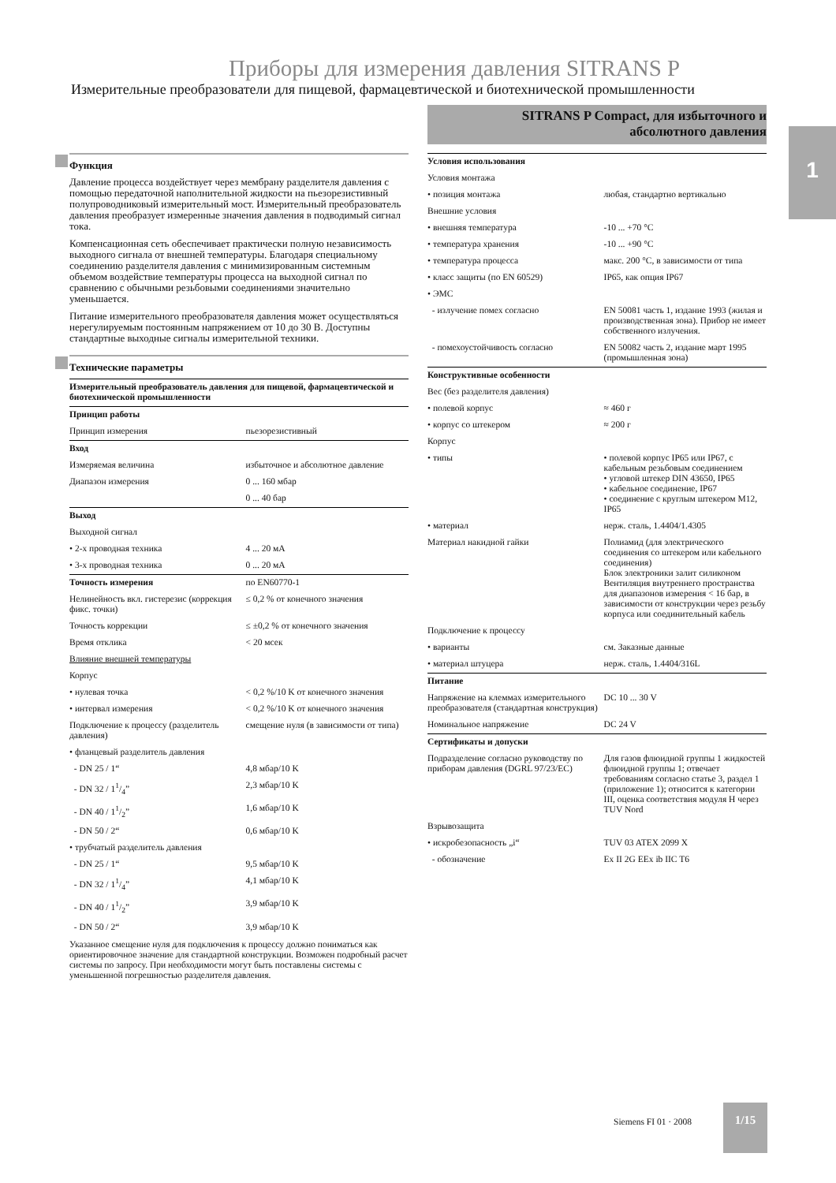Приборы для измерения давления SITRANS P
Измерительные преобразователи для пищевой, фармацевтической и биотехнической промышленности
SITRANS P Compact, для избыточного и
абсолютного давления
1
Функция
Давление процесса воздействует через мембрану разделителя давления с помощью передаточной наполнительной жидкости на пьезорезистивный полупроводниковый измерительный мост. Измерительный преобразователь давления преобразует измеренные значения давления в подводимый сигнал тока.
Компенсационная сеть обеспечивает практически полную независимость выходного сигнала от внешней температуры. Благодаря специальному соединению разделителя давления с минимизированным системным объемом воздействие температуры процесса на выходной сигнал по сравнению с обычными резьбовыми соединениями значительно уменьшается.
Питание измерительного преобразователя давления может осуществляться нерегулируемым постоянным напряжением от 10 до 30 В. Доступны стандартные выходные сигналы измерительной техники.
Технические параметры
| Измерительный преобразователь давления для пищевой, фармацевтической и биотехнической промышленности | |
| Принцип работы | |
| Принцип измерения | пьезорезистивный |
| Вход | |
| Измеряемая величина | избыточное и абсолютное давление |
| Диапазон измерения | 0 ... 160 мбар |
| | 0 ... 40 бар |
| Выход | |
| Выходной сигнал | |
| • 2-х проводная техника | 4 ... 20 мА |
| • 3-х проводная техника | 0 ... 20 мА |
| Точность измерения | по EN60770-1 |
| Нелинейность вкл. гистерезис (коррекция фикс. точки) | ≤ 0,2 % от конечного значения |
| Точность коррекции | ≤ ±0,2 % от конечного значения |
| Время отклика | < 20 мсек |
| Влияние внешней температуры | |
| Корпус | |
| • нулевая точка | < 0,2 %/10 K от конечного значения |
| • интервал измерения | < 0,2 %/10 K от конечного значения |
| Подключение к процессу (разделитель давления) | смещение нуля (в зависимости от типа) |
| • фланцевый разделитель давления | |
| - DN 25 / 1“ | 4,8 мбар/10 K |
| - DN 32 / 11/4” | 2,3 мбар/10 K |
| - DN 40 / 11/2” | 1,6 мбар/10 K |
| - DN 50 / 2“ | 0,6 мбар/10 K |
| • трубчатый разделитель давления | |
| - DN 25 / 1“ | 9,5 мбар/10 K |
| - DN 32 / 11/4” | 4,1 мбар/10 K |
| - DN 40 / 11/2” | 3,9 мбар/10 K |
| - DN 50 / 2“ | 3,9 мбар/10 K |
Указанное смещение нуля для подключения к процессу должно пониматься как ориентировочное значение для стандартной конструкции. Возможен подробный расчет системы по запросу. При необходимости могут быть поставлены системы с уменьшенной погрешностью разделителя давления.
| Условия использования | |
| Условия монтажа | |
| • позиция монтажа | любая, стандартно вертикально |
| Внешние условия | |
| • внешняя температура | -10 ... +70 °C |
| • температура хранения | -10 ... +90 °C |
| • температура процесса | макс. 200 °C, в зависимости от типа |
| • класс защиты (по EN 60529) | IP65, как опция IP67 |
| • ЭМС | |
| - излучение помех согласно | EN 50081 часть 1, издание 1993 (жилая и производственная зона). Прибор не имеет собственного излучения. |
| - помехоустойчивость согласно | EN 50082 часть 2, издание март 1995 (промышленная зона) |
| Конструктивные особенности | |
| Вес (без разделителя давления) | |
| • полевой корпус | ≈ 460 г |
| • корпус со штекером | ≈ 200 г |
| Корпус | |
| • типы | • полевой корпус IP65 или IP67, с кабельным резьбовым соединением • угловой штекер DIN 43650, IP65 • кабельное соединение, IP67 • соединение с круглым штекером M12, IP65 |
| • материал | нерж. сталь, 1.4404/1.4305 |
| Материал накидной гайки | Полиамид (для электрического соединения со штекером или кабельного соединения) Блок электроники залит силиконом Вентиляция внутреннего пространства для диапазонов измерения < 16 бар, в зависимости от конструкции через резьбу корпуса или соединительный кабель |
| Подключение к процессу | |
| • варианты | см. Заказные данные |
| • материал штуцера | нерж. сталь, 1.4404/316L |
| Питание | |
| Напряжение на клеммах измерительного преобразователя (стандартная конструкция) | DC 10 ... 30 V |
| Номинальное напряжение | DC 24 V |
| Сертификаты и допуски | |
| Подразделение согласно руководству по приборам давления (DGRL 97/23/EC) | Для газов флюидной группы 1 жидкостей флюидной группы 1; отвечает требованиям согласно статье 3, раздел 1 (приложение 1); относится к категории III, оценка соответствия модуля H через TUV Nord |
| Взрывозащита | |
| • искробезопасность „i“ | TUV 03 ATEX 2099 X |
| - обозначение | Ex II 2G EEx ib IIC T6 |
Siemens FI 01 · 2008
1/15